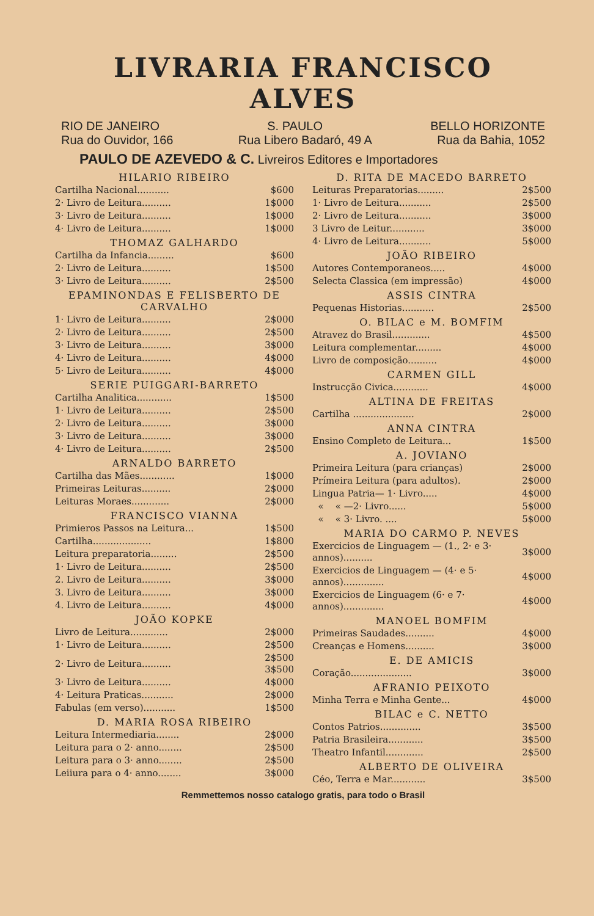LIVRARIA FRANCISCO ALVES
RIO DE JANEIRO S. PAULO BELLO HORIZONTE
Rua do Ouvidor, 166 Rua Libero Badaró, 49 A Rua da Bahia, 1052
PAULO DE AZEVEDO & C. Livreiros Editores e Importadores
| HILARIO RIBEIRO | |
| --- | --- |
| Cartilha Nacional........... | $600 |
| 2· Livro de Leitura.......... | 1$000 |
| 3· Livro de Leitura.......... | 1$000 |
| 4· Livro de Leitura.......... | 1$000 |
| THOMAZ GALHARDO | |
| Cartilha da Infancia......... | $600 |
| 2· Livro de Leitura.......... | 1$500 |
| 3· Livro de Leitura.......... | 2$500 |
| EPAMINONDAS E FELISBERTO DE CARVALHO | |
| 1· Livro de Leitura.......... | 2$000 |
| 2· Livro de Leitura.......... | 2$500 |
| 3· Livro de Leitura.......... | 3$000 |
| 4· Livro de Leitura.......... | 4$000 |
| 5· Livro de Leitura.......... | 4$000 |
| SERIE PUIGGARI-BARRETO | |
| Cartilha Analitica............ | 1$500 |
| 1· Livro de Leitura.......... | 2$500 |
| 2· Livro de Leitura.......... | 3$000 |
| 3· Livro de Leitura.......... | 3$000 |
| 4· Livro de Leitura.......... | 2$500 |
| ARNALDO BARRETO | |
| Cartilha das Mães............ | 1$000 |
| Primeiras Leituras.......... | 2$000 |
| Leituras Moraes............. | 2$000 |
| FRANCISCO VIANNA | |
| Primieros Passos na Leitura... | 1$500 |
| Cartilha.................... | 1$800 |
| Leitura preparatoria......... | 2$500 |
| 1· Livro de Leitura.......... | 2$500 |
| 2. Livro de Leitura.......... | 3$000 |
| 3. Livro de Leitura.......... | 3$000 |
| 4. Livro de Leitura.......... | 4$000 |
| JOÃO KOPKE | |
| Livro de Leitura............. | 2$000 |
| 1· Livro de Leitura.......... | 2$500 |
| 2· Livro de Leitura.......... | 2$500 3$500 |
| 3· Livro de Leitura.......... | 4$000 |
| 4· Leitura Praticas........... | 2$000 |
| Fabulas (em verso)........... | 1$500 |
| D. MARIA ROSA RIBEIRO | |
| Leitura Intermediaria........ | 2$000 |
| Leitura para o 2· anno........ | 2$500 |
| Leitura para o 3· anno........ | 2$500 |
| Leiiura para o 4· anno........ | 3$000 |
| D. RITA DE MACEDO BARRETO | |
| --- | --- |
| Leituras Preparatorias......... | 2$500 |
| 1· Livro de Leitura........... | 2$500 |
| 2· Livro de Leitura........... | 3$000 |
| 3 Livro de Leitur............ | 3$000 |
| 4· Livro de Leitura........... | 5$000 |
| JOÃO RIBEIRO | |
| Autores Contemporaneos..... | 4$000 |
| Selecta Classica (em impressão) | 4$000 |
| ASSIS CINTRA | |
| Pequenas Historias........... | 2$500 |
| O. BILAC e M. BOMFIM | |
| Atravez do Brasil............. | 4$500 |
| Leitura complementar......... | 4$000 |
| Livro de composição.......... | 4$000 |
| CARMEN GILL | |
| Instrucção Civica............ | 4$000 |
| ALTINA DE FREITAS | |
| Cartilha ..................... | 2$000 |
| ANNA CINTRA | |
| Ensino Completo de Leitura... | 1$500 |
| A. JOVIANO | |
| Primeira Leitura (para crianças) | 2$000 |
| Prímeira Leitura (para adultos). | 2$000 |
| Lingua Patria— 1· Livro..... | 4$000 |
| « « —2· Livro...... | 5$000 |
| « « 3· Livro. .... | 5$000 |
| MARIA DO CARMO P. NEVES | |
| Exercicios de Linguagem — (1., 2· e 3· annos).......... | 3$000 |
| Exercicios de Linguagem — (4· e 5· annos).............. | 4$000 |
| Exercicios de Linguagem (6· e 7· annos).............. | 4$000 |
| MANOEL BOMFIM | |
| Primeiras Saudades.......... | 4$000 |
| Creanças e Homens.......... | 3$000 |
| E. DE AMICIS | |
| Coração..................... | 3$000 |
| AFRANIO PEIXOTO | |
| Minha Terra e Minha Gente... | 4$000 |
| BILAC e C. NETTO | |
| Contos Patrios.............. | 3$500 |
| Patria Brasileira............ | 3$500 |
| Theatro Infantil............. | 2$500 |
| ALBERTO DE OLIVEIRA | |
| Céo, Terra e Mar............ | 3$500 |
Remmettemos nosso catalogo gratis, para todo o Brasil